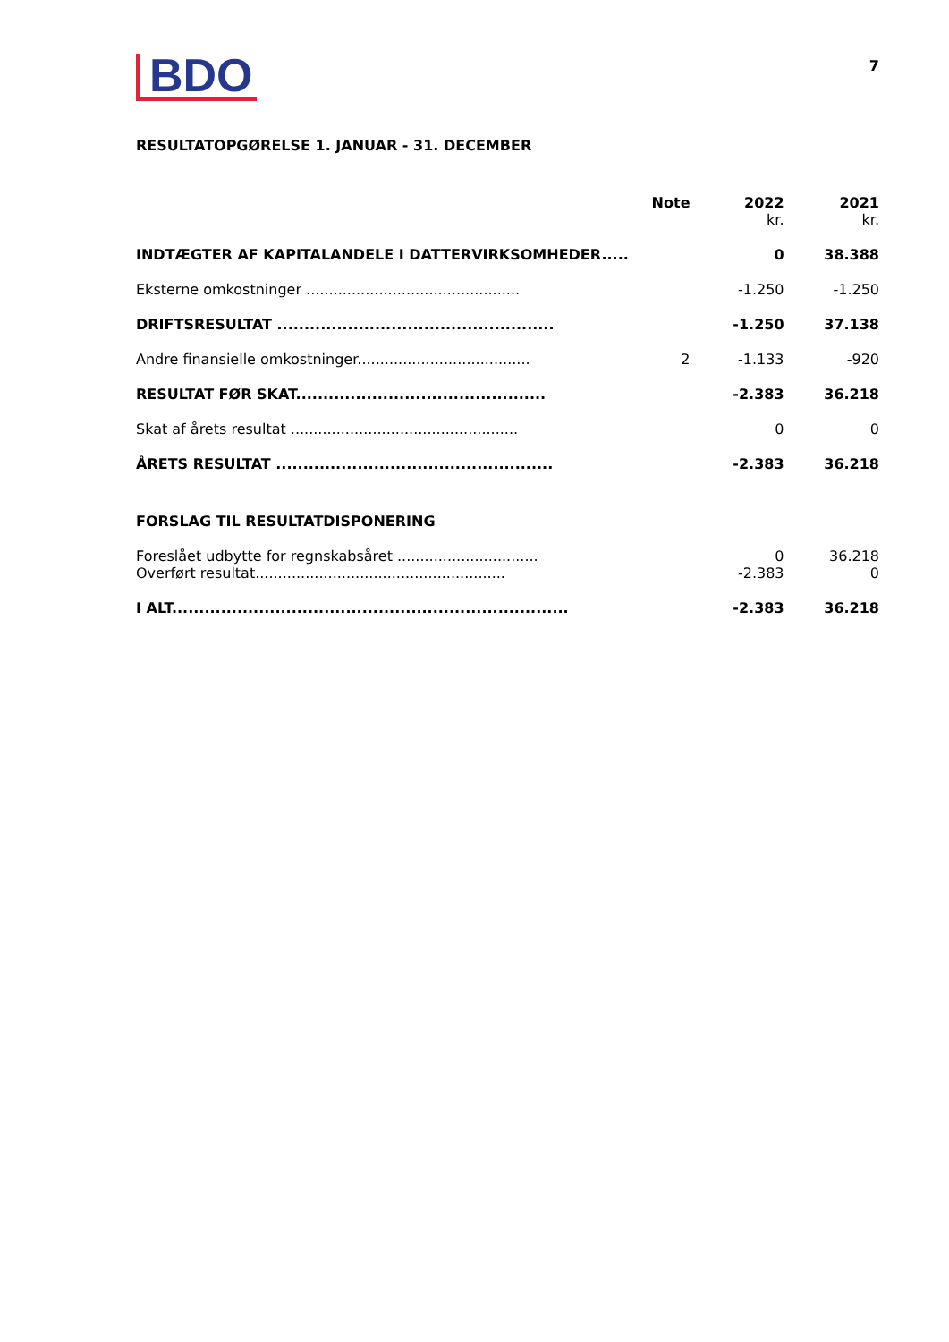BDO
7
RESULTATOPGØRELSE 1. JANUAR - 31. DECEMBER
| | Note | 2022 kr. | 2021 kr. |
| --- | --- | --- | --- |
| INDTÆGTER AF KAPITALANDELE I DATTERVIRKSOMHEDER..... | | 0 | 38.388 |
| Eksterne omkostninger ............................................... | | -1.250 | -1.250 |
| DRIFTSRESULTAT ................................................... | | -1.250 | 37.138 |
| Andre finansielle omkostninger...................................... | 2 | -1.133 | -920 |
| RESULTAT FØR SKAT.............................................. | | -2.383 | 36.218 |
| Skat af årets resultat .................................................. | | 0 | 0 |
| ÅRETS RESULTAT ................................................... | | -2.383 | 36.218 |
| FORSLAG TIL RESULTATDISPONERING | | | |
| Foreslået udbytte for regnskabsåret ............................... | | 0 | 36.218 |
| Overført resultat....................................................... | | -2.383 | 0 |
| I ALT......................................................................... | | -2.383 | 36.218 |